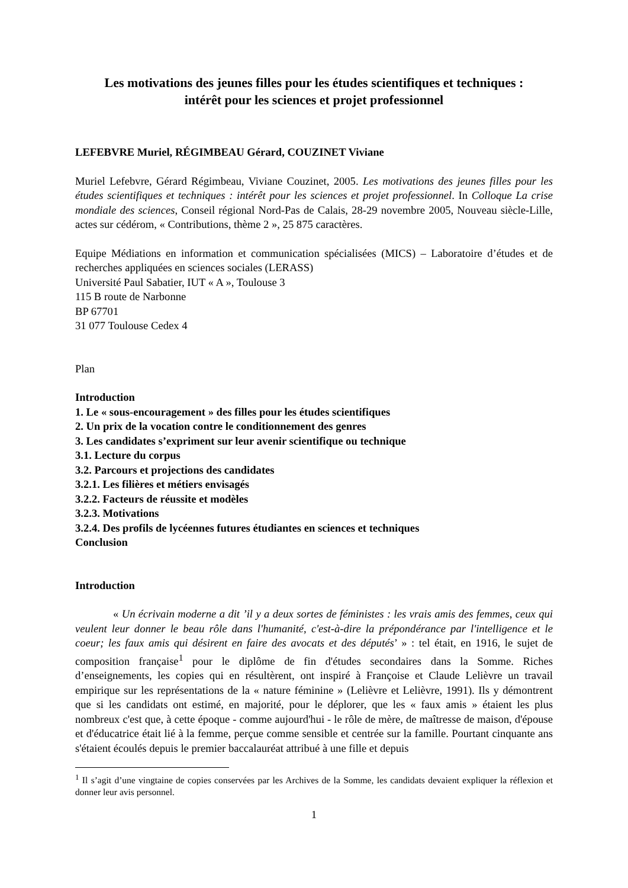Les motivations des jeunes filles pour les études scientifiques et techniques :
intérêt pour les sciences et projet professionnel
LEFEBVRE Muriel, RÉGIMBEAU Gérard, COUZINET Viviane
Muriel Lefebvre, Gérard Régimbeau, Viviane Couzinet, 2005. Les motivations des jeunes filles pour les études scientifiques et techniques : intérêt pour les sciences et projet professionnel. In Colloque La crise mondiale des sciences, Conseil régional Nord-Pas de Calais, 28-29 novembre 2005, Nouveau siècle-Lille, actes sur cédérom, « Contributions, thème 2 », 25 875 caractères.
Equipe Médiations en information et communication spécialisées (MICS) – Laboratoire d’études et de recherches appliquées en sciences sociales (LERASS)
Université Paul Sabatier, IUT « A », Toulouse 3
115 B route de Narbonne
BP 67701
31 077 Toulouse Cedex 4
Plan
Introduction
1. Le « sous-encouragement » des filles pour les études scientifiques
2. Un prix de la vocation contre le conditionnement des genres
3. Les candidates s’expriment sur leur avenir scientifique ou technique
3.1. Lecture du corpus
3.2. Parcours et projections des candidates
3.2.1. Les filières et métiers envisagés
3.2.2. Facteurs de réussite et modèles
3.2.3. Motivations
3.2.4. Des profils de lycéennes futures étudiantes en sciences et techniques
Conclusion
Introduction
« Un écrivain moderne a dit ’il y a deux sortes de féministes : les vrais amis des femmes, ceux qui veulent leur donner le beau rôle dans l'humanité, c'est-à-dire la prépondérance par l'intelligence et le coeur; les faux amis qui désirent en faire des avocats et des députés’ » : tel était, en 1916, le sujet de composition française<sup>1</sup> pour le diplôme de fin d'études secondaires dans la Somme. Riches d’enseignements, les copies qui en résultèrent, ont inspiré à Françoise et Claude Lelièvre un travail empirique sur les représentations de la « nature féminine » (Lelièvre et Lelièvre, 1991). Ils y démontrent que si les candidats ont estimé, en majorité, pour le déplorer, que les « faux amis » étaient les plus nombreux c'est que, à cette époque - comme aujourd'hui - le rôle de mère, de maîtresse de maison, d'épouse et d'éducatrice était lié à la femme, perçue comme sensible et centrée sur la famille. Pourtant cinquante ans s'étaient écoulés depuis le premier baccalauréat attribué à une fille et depuis
<sup>1</sup> Il s’agit d’une vingtaine de copies conservées par les Archives de la Somme, les candidats devaient expliquer la réflexion et donner leur avis personnel.
1